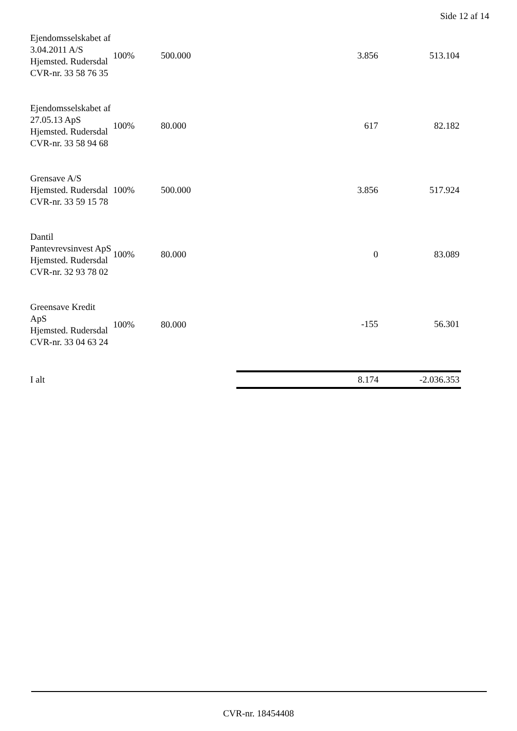Side 12 af 14
| Ejendomsselskabet af 3.04.2011 A/S Hjemsted. Rudersdal CVR-nr. 33 58 76 35 | 100% | 500.000 | | 3.856 | 513.104 |
| Ejendomsselskabet af 27.05.13 ApS Hjemsted. Rudersdal CVR-nr. 33 58 94 68 | 100% | 80.000 | | 617 | 82.182 |
| Grensave A/S Hjemsted. Rudersdal CVR-nr. 33 59 15 78 | 100% | 500.000 | | 3.856 | 517.924 |
| Dantil Pantevrevsinvest ApS Hjemsted. Rudersdal CVR-nr. 32 93 78 02 | 100% | 80.000 | | 0 | 83.089 |
| Greensave Kredit ApS Hjemsted. Rudersdal CVR-nr. 33 04 63 24 | 100% | 80.000 | | -155 | 56.301 |
| I alt | | | | 8.174 | -2.036.353 |
CVR-nr. 18454408